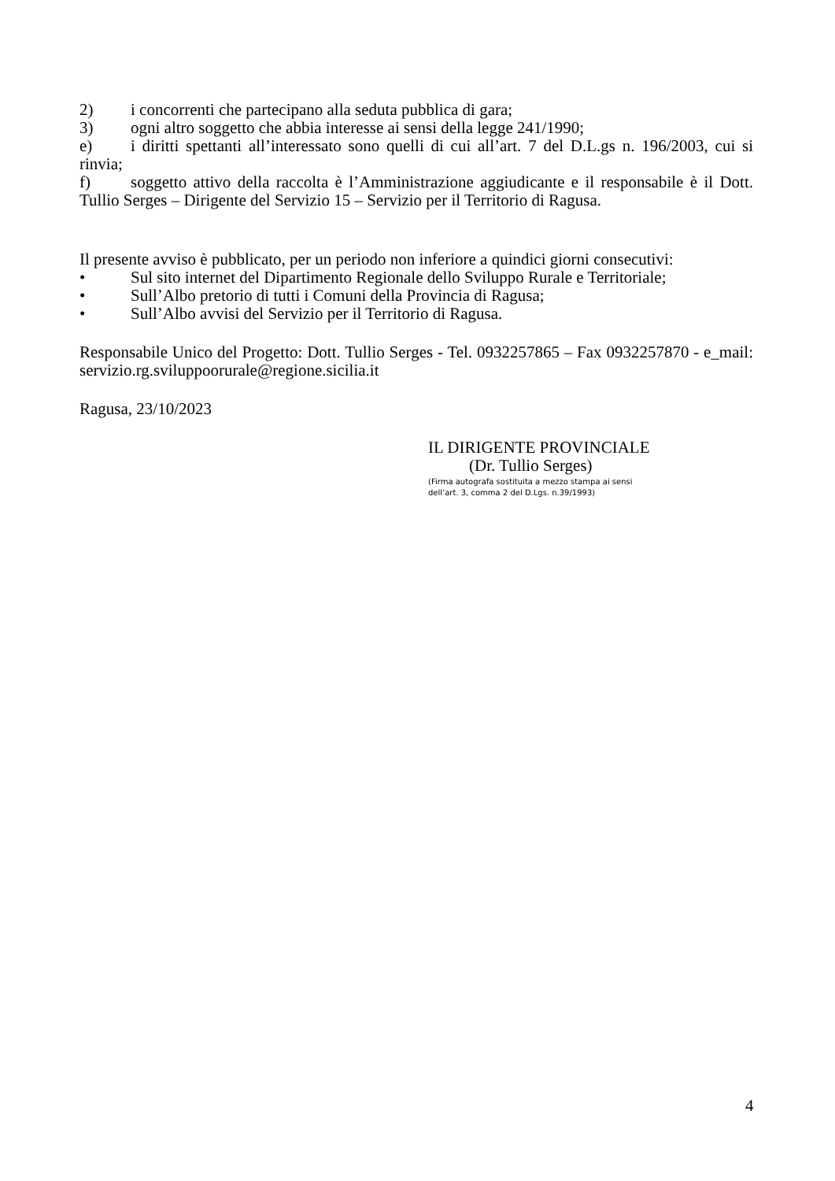2) i concorrenti che partecipano alla seduta pubblica di gara;
3) ogni altro soggetto che abbia interesse ai sensi della legge 241/1990;
e) i diritti spettanti all’interessato sono quelli di cui all’art. 7 del D.L.gs n. 196/2003, cui si rinvia;
f) soggetto attivo della raccolta è l’Amministrazione aggiudicante e il responsabile è il Dott. Tullio Serges – Dirigente del Servizio 15 – Servizio per il Territorio di Ragusa.
Il presente avviso è pubblicato, per un periodo non inferiore a quindici giorni consecutivi:
• Sul sito internet del Dipartimento Regionale dello Sviluppo Rurale e Territoriale;
• Sull’Albo pretorio di tutti i Comuni della Provincia di Ragusa;
• Sull’Albo avvisi del Servizio per il Territorio di Ragusa.
Responsabile Unico del Progetto: Dott. Tullio Serges - Tel. 0932257865 – Fax 0932257870 - e_mail: servizio.rg.sviluppoorurale@regione.sicilia.it
Ragusa, 23/10/2023
IL DIRIGENTE PROVINCIALE
(Dr. Tullio Serges)
(Firma autografa sostituita a mezzo stampa ai sensi
dell’art. 3, comma 2 del D.Lgs. n.39/1993)
4